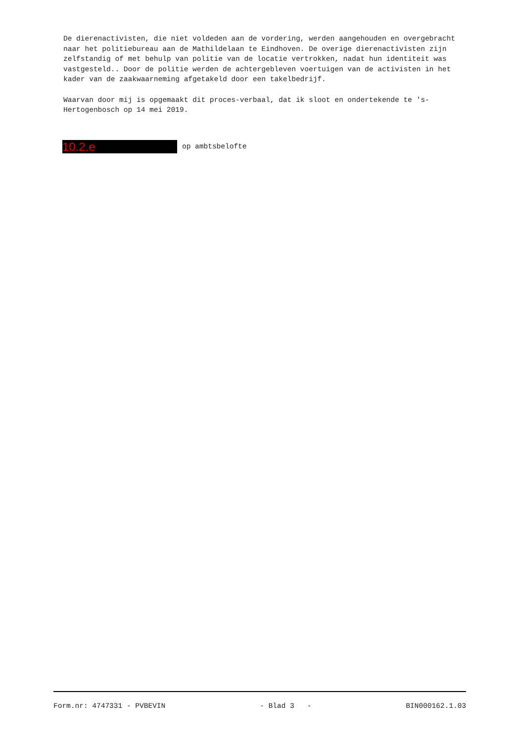De dierenactivisten, die niet voldeden aan de vordering, werden aangehouden en overgebracht naar het politiebureau aan de Mathildelaan te Eindhoven. De overige dierenactivisten zijn zelfstandig of met behulp van politie van de locatie vertrokken, nadat hun identiteit was vastgesteld.. Door de politie werden de achtergebleven voertuigen van de activisten in het kader van de zaakwaarneming afgetakeld door een takelbedrijf.
Waarvan door mij is opgemaakt dit proces-verbaal, dat ik sloot en ondertekende te 's-Hertogenbosch op 14 mei 2019.
10.2.e op ambtsbelofte
Form.nr: 4747331 - PVBEVIN - Blad 3 - BIN000162.1.03